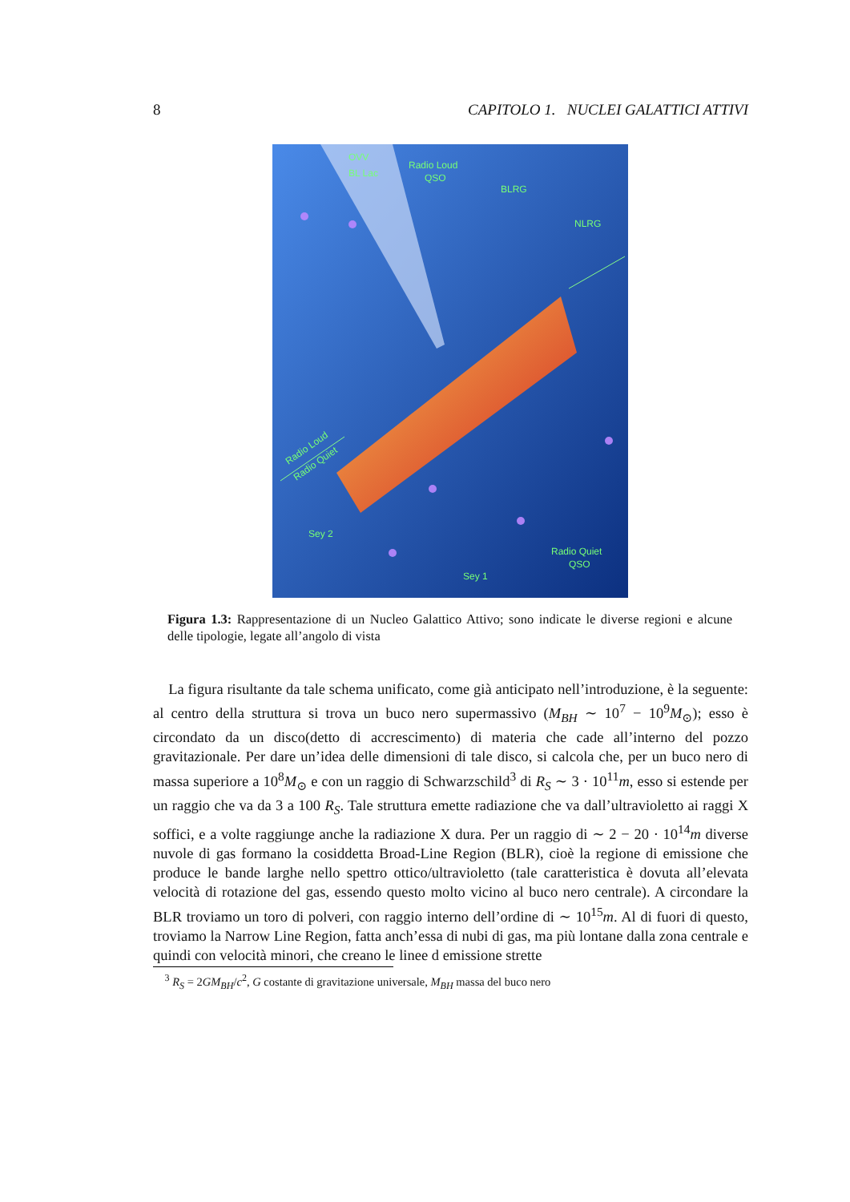8 CAPITOLO 1. NUCLEI GALATTICI ATTIVI
OVV
BL Lac
Radio Loud
QSO
BLRG
NLRG
Sey 2
Sey 1
Radio Quiet
QSO
Radio Loud
Radio Quiet
Figura 1.3: Rappresentazione di un Nucleo Galattico Attivo; sono indicate le diverse regioni e alcune delle tipologie, legate all’angolo di vista
La figura risultante da tale schema unificato, come già anticipato nell’introduzione, è la seguente: al centro della struttura si trova un buco nero supermassivo (M<sub>BH</sub> ∼ 10<sup>7</sup> − 10<sup>9</sup>M<sub>⊙</sub>); esso è circondato da un disco(detto di accrescimento) di materia che cade all’interno del pozzo gravitazionale. Per dare un’idea delle dimensioni di tale disco, si calcola che, per un buco nero di massa superiore a 10<sup>8</sup>M<sub>⊙</sub> e con un raggio di Schwarzschild<sup>3</sup> di R<sub>S</sub> ∼ 3 · 10<sup>11</sup>m, esso si estende per un raggio che va da 3 a 100 R<sub>S</sub>. Tale struttura emette radiazione che va dall’ultravioletto ai raggi X soffici, e a volte raggiunge anche la radiazione X dura. Per un raggio di ∼ 2 − 20 · 10<sup>14</sup>m diverse nuvole di gas formano la cosiddetta Broad-Line Region (BLR), cioè la regione di emissione che produce le bande larghe nello spettro ottico/ultravioletto (tale caratteristica è dovuta all’elevata velocità di rotazione del gas, essendo questo molto vicino al buco nero centrale). A circondare la BLR troviamo un toro di polveri, con raggio interno dell’ordine di ∼ 10<sup>15</sup>m. Al di fuori di questo, troviamo la Narrow Line Region, fatta anch’essa di nubi di gas, ma più lontane dalla zona centrale e quindi con velocità minori, che creano le linee d emissione strette
<sup>3</sup> R<sub>S</sub> = 2GM<sub>BH</sub>/c<sup>2</sup>, G costante di gravitazione universale, M<sub>BH</sub> massa del buco nero